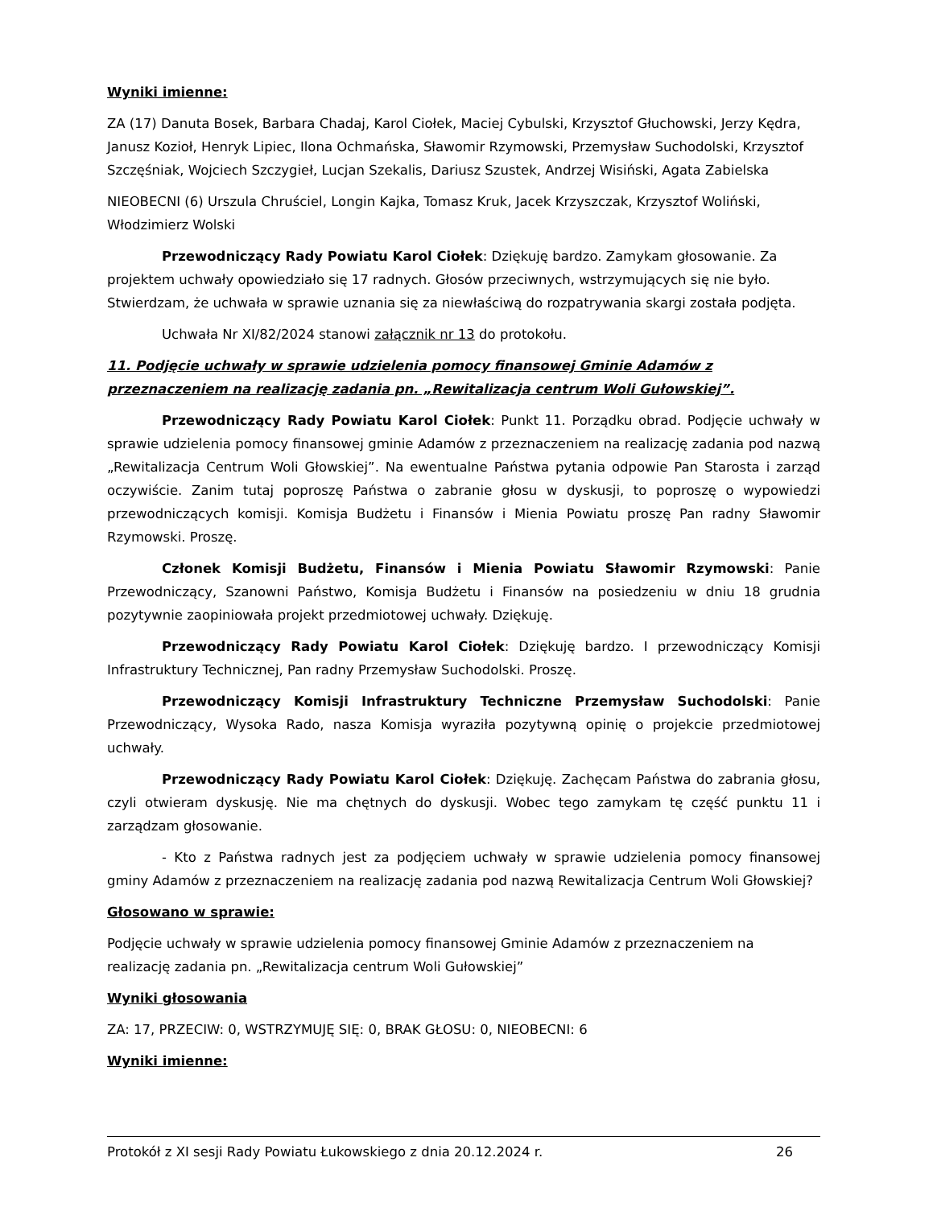Wyniki imienne:
ZA (17) Danuta Bosek, Barbara Chadaj, Karol Ciołek, Maciej Cybulski, Krzysztof Głuchowski, Jerzy Kędra, Janusz Kozioł, Henryk Lipiec, Ilona Ochmańska, Sławomir Rzymowski, Przemysław Suchodolski, Krzysztof Szczęśniak, Wojciech Szczygieł, Lucjan Szekalis, Dariusz Szustek, Andrzej Wisiński, Agata Zabielska
NIEOBECNI (6) Urszula Chruściel, Longin Kajka, Tomasz Kruk, Jacek Krzyszczak, Krzysztof Woliński, Włodzimierz Wolski
Przewodniczący Rady Powiatu Karol Ciołek: Dziękuję bardzo. Zamykam głosowanie. Za projektem uchwały opowiedziało się 17 radnych. Głosów przeciwnych, wstrzymujących się nie było. Stwierdzam, że uchwała w sprawie uznania się za niewłaściwą do rozpatrywania skargi została podjęta.
Uchwała Nr XI/82/2024 stanowi załącznik nr 13 do protokołu.
11. Podjęcie uchwały w sprawie udzielenia pomocy finansowej Gminie Adamów z przeznaczeniem na realizację zadania pn. „Rewitalizacja centrum Woli Gułowskiej”.
Przewodniczący Rady Powiatu Karol Ciołek: Punkt 11. Porządku obrad. Podjęcie uchwały w sprawie udzielenia pomocy finansowej gminie Adamów z przeznaczeniem na realizację zadania pod nazwą „Rewitalizacja Centrum Woli Głowskiej”. Na ewentualne Państwa pytania odpowie Pan Starosta i zarząd oczywiście. Zanim tutaj poproszę Państwa o zabranie głosu w dyskusji, to poproszę o wypowiedzi przewodniczących komisji. Komisja Budżetu i Finansów i Mienia Powiatu proszę Pan radny Sławomir Rzymowski. Proszę.
Członek Komisji Budżetu, Finansów i Mienia Powiatu Sławomir Rzymowski: Panie Przewodniczący, Szanowni Państwo, Komisja Budżetu i Finansów na posiedzeniu w dniu 18 grudnia pozytywnie zaopiniowała projekt przedmiotowej uchwały. Dziękuję.
Przewodniczący Rady Powiatu Karol Ciołek: Dziękuję bardzo. I przewodniczący Komisji Infrastruktury Technicznej, Pan radny Przemysław Suchodolski. Proszę.
Przewodniczący Komisji Infrastruktury Techniczne Przemysław Suchodolski: Panie Przewodniczący, Wysoka Rado, nasza Komisja wyraziła pozytywną opinię o projekcie przedmiotowej uchwały.
Przewodniczący Rady Powiatu Karol Ciołek: Dziękuję. Zachęcam Państwa do zabrania głosu, czyli otwieram dyskusję. Nie ma chętnych do dyskusji. Wobec tego zamykam tę część punktu 11 i zarządzam głosowanie.
- Kto z Państwa radnych jest za podjęciem uchwały w sprawie udzielenia pomocy finansowej gminy Adamów z przeznaczeniem na realizację zadania pod nazwą Rewitalizacja Centrum Woli Głowskiej?
Głosowano w sprawie:
Podjęcie uchwały w sprawie udzielenia pomocy finansowej Gminie Adamów z przeznaczeniem na realizację zadania pn. „Rewitalizacja centrum Woli Gułowskiej”
Wyniki głosowania
ZA: 17, PRZECIW: 0, WSTRZYMUJĘ SIĘ: 0, BRAK GŁOSU: 0, NIEOBECNI: 6
Wyniki imienne:
Protokół z XI sesji Rady Powiatu Łukowskiego z dnia 20.12.2024 r. 26